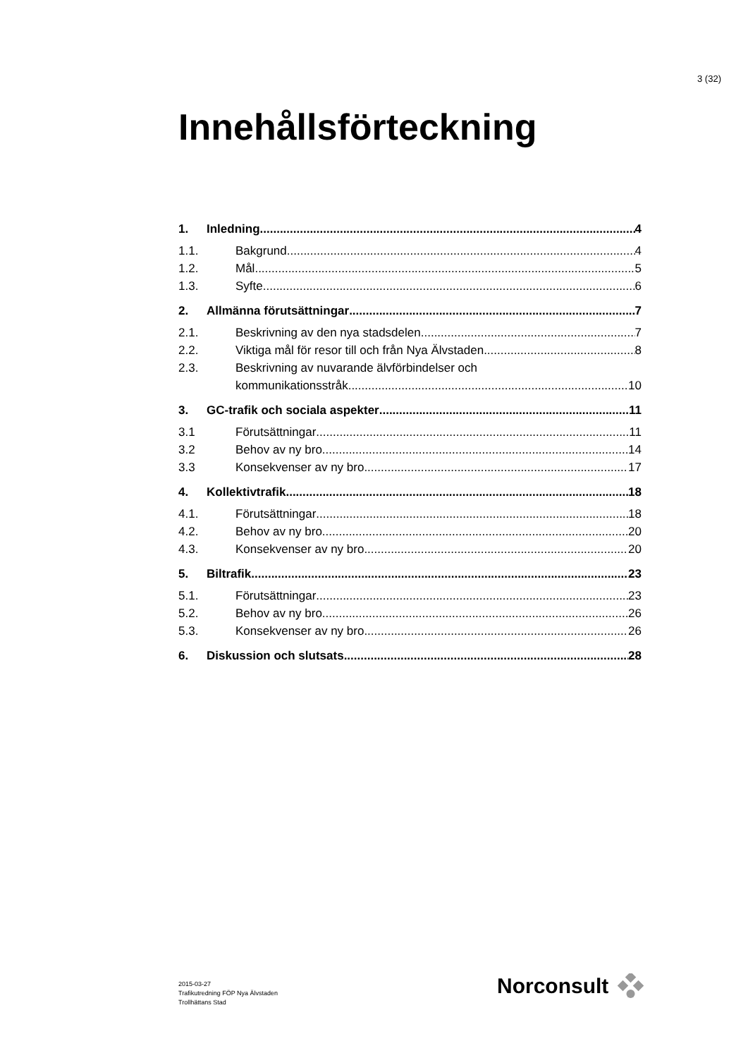3 (32)
Innehållsförteckning
1. Inledning 4
1.1. Bakgrund 4
1.2. Mål 5
1.3. Syfte 6
2. Allmänna förutsättningar 7
2.1. Beskrivning av den nya stadsdelen 7
2.2. Viktiga mål för resor till och från Nya Älvstaden 8
2.3. Beskrivning av nuvarande älvförbindelser och
kommunikationsstråk 10
3. GC-trafik och sociala aspekter 11
3.1 Förutsättningar 11
3.2 Behov av ny bro 14
3.3 Konsekvenser av ny bro 17
4. Kollektivtrafik 18
4.1. Förutsättningar 18
4.2. Behov av ny bro 20
4.3. Konsekvenser av ny bro 20
5. Biltrafik 23
5.1. Förutsättningar 23
5.2. Behov av ny bro 26
5.3. Konsekvenser av ny bro 26
6. Diskussion och slutsats 28
2015-03-27
Trafikutredning FÖP Nya Älvstaden
Trollhättans Stad
Norconsult